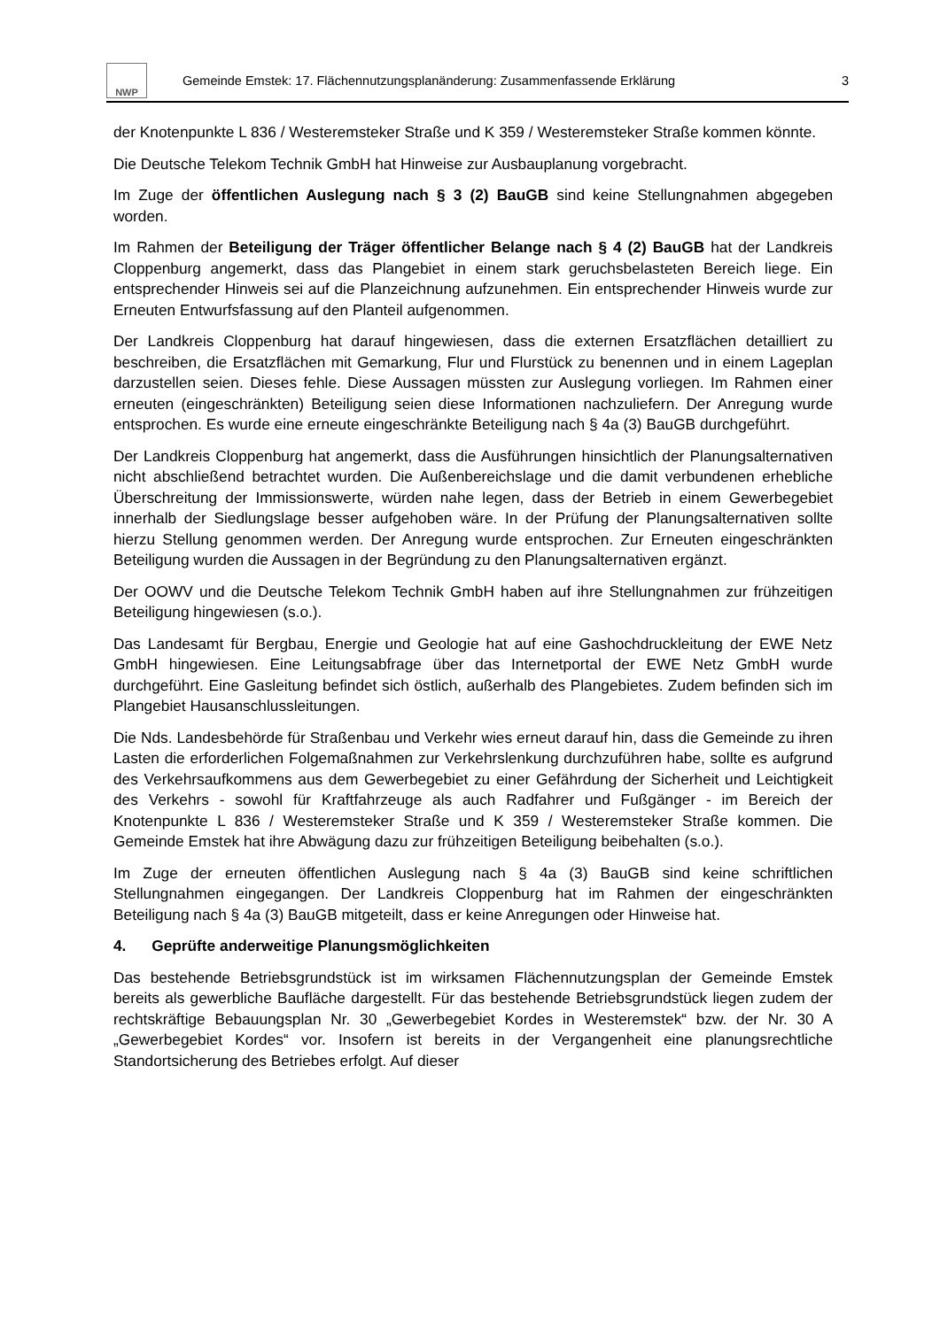NWP
Gemeinde Emstek: 17. Flächennutzungsplanänderung: Zusammenfassende Erklärung
3
der Knotenpunkte L 836 / Westeremsteker Straße und K 359 / Westeremsteker Straße kommen könnte.
Die Deutsche Telekom Technik GmbH hat Hinweise zur Ausbauplanung vorgebracht.
Im Zuge der öffentlichen Auslegung nach § 3 (2) BauGB sind keine Stellungnahmen abgegeben worden.
Im Rahmen der Beteiligung der Träger öffentlicher Belange nach § 4 (2) BauGB hat der Landkreis Cloppenburg angemerkt, dass das Plangebiet in einem stark geruchsbelasteten Bereich liege. Ein entsprechender Hinweis sei auf die Planzeichnung aufzunehmen. Ein entsprechender Hinweis wurde zur Erneuten Entwurfsfassung auf den Planteil aufgenommen.
Der Landkreis Cloppenburg hat darauf hingewiesen, dass die externen Ersatzflächen detailliert zu beschreiben, die Ersatzflächen mit Gemarkung, Flur und Flurstück zu benennen und in einem Lageplan darzustellen seien. Dieses fehle. Diese Aussagen müssten zur Auslegung vorliegen. Im Rahmen einer erneuten (eingeschränkten) Beteiligung seien diese Informationen nachzuliefern. Der Anregung wurde entsprochen. Es wurde eine erneute eingeschränkte Beteiligung nach § 4a (3) BauGB durchgeführt.
Der Landkreis Cloppenburg hat angemerkt, dass die Ausführungen hinsichtlich der Planungsalternativen nicht abschließend betrachtet wurden. Die Außenbereichslage und die damit verbundenen erhebliche Überschreitung der Immissionswerte, würden nahe legen, dass der Betrieb in einem Gewerbegebiet innerhalb der Siedlungslage besser aufgehoben wäre. In der Prüfung der Planungsalternativen sollte hierzu Stellung genommen werden. Der Anregung wurde entsprochen. Zur Erneuten eingeschränkten Beteiligung wurden die Aussagen in der Begründung zu den Planungsalternativen ergänzt.
Der OOWV und die Deutsche Telekom Technik GmbH haben auf ihre Stellungnahmen zur frühzeitigen Beteiligung hingewiesen (s.o.).
Das Landesamt für Bergbau, Energie und Geologie hat auf eine Gashochdruckleitung der EWE Netz GmbH hingewiesen. Eine Leitungsabfrage über das Internetportal der EWE Netz GmbH wurde durchgeführt. Eine Gasleitung befindet sich östlich, außerhalb des Plangebietes. Zudem befinden sich im Plangebiet Hausanschlussleitungen.
Die Nds. Landesbehörde für Straßenbau und Verkehr wies erneut darauf hin, dass die Gemeinde zu ihren Lasten die erforderlichen Folgemaßnahmen zur Verkehrslenkung durchzuführen habe, sollte es aufgrund des Verkehrsaufkommens aus dem Gewerbegebiet zu einer Gefährdung der Sicherheit und Leichtigkeit des Verkehrs - sowohl für Kraftfahrzeuge als auch Radfahrer und Fußgänger - im Bereich der Knotenpunkte L 836 / Westeremsteker Straße und K 359 / Westeremsteker Straße kommen. Die Gemeinde Emstek hat ihre Abwägung dazu zur frühzeitigen Beteiligung beibehalten (s.o.).
Im Zuge der erneuten öffentlichen Auslegung nach § 4a (3) BauGB sind keine schriftlichen Stellungnahmen eingegangen. Der Landkreis Cloppenburg hat im Rahmen der eingeschränkten Beteiligung nach § 4a (3) BauGB mitgeteilt, dass er keine Anregungen oder Hinweise hat.
4. Geprüfte anderweitige Planungsmöglichkeiten
Das bestehende Betriebsgrundstück ist im wirksamen Flächennutzungsplan der Gemeinde Emstek bereits als gewerbliche Baufläche dargestellt. Für das bestehende Betriebsgrundstück liegen zudem der rechtskräftige Bebauungsplan Nr. 30 „Gewerbegebiet Kordes in Westeremstek“ bzw. der Nr. 30 A „Gewerbegebiet Kordes“ vor. Insofern ist bereits in der Vergangenheit eine planungsrechtliche Standortsicherung des Betriebes erfolgt. Auf dieser